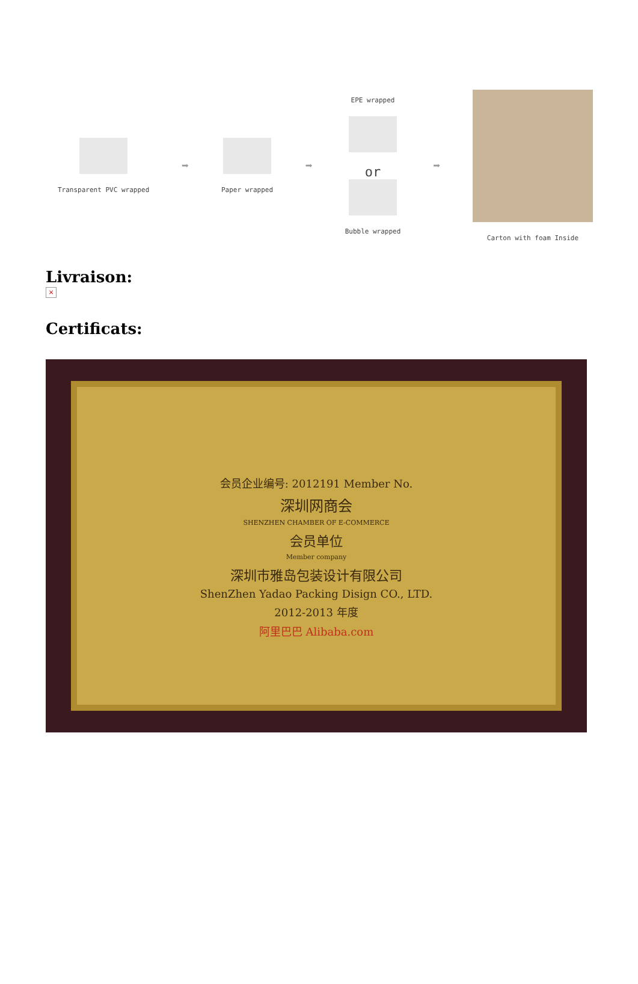Transparent PVC wrapped
➡
Paper wrapped
➡
EPE wrapped
or
Bubble wrapped
➡
Carton with foam Inside
Livraison:
×
Certificats:
会员企业编号: 2012191 Member No.
深圳网商会
SHENZHEN CHAMBER OF E-COMMERCE
会员单位
Member company
深圳市雅岛包装设计有限公司
ShenZhen Yadao Packing Disign CO., LTD.
2012-2013 年度
阿里巴巴 Alibaba.com